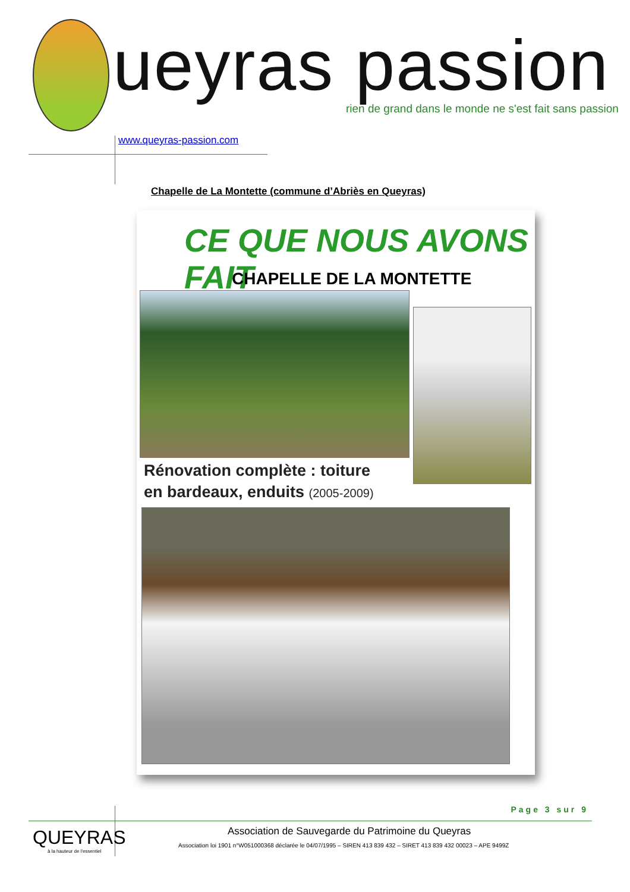ueyras passion
rien de grand dans le monde ne s'est fait sans passion
www.queyras-passion.com
Chapelle de La Montette (commune d’Abriès en Queyras)
CE QUE NOUS AVONS FAIT
CHAPELLE DE LA MONTETTE
Rénovation complète : toiture
en bardeaux, enduits (2005-2009)
Page 3 sur 9
QUEYRAS
à la hauteur de l'essentiel
Association de Sauvegarde du Patrimoine du Queyras
Association loi 1901 n°W051000368 déclarée le 04/07/1995 – SIREN 413 839 432 – SIRET 413 839 432 00023 – APE 9499Z